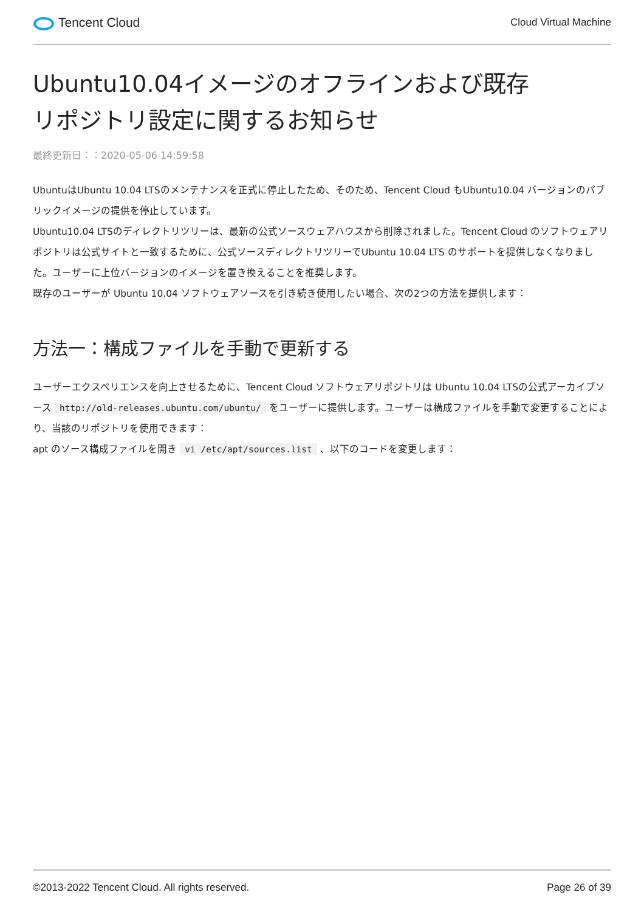Tencent Cloud
Cloud Virtual Machine
Ubuntu10.04イメージのオフラインおよび既存リポジトリ設定に関するお知らせ
最終更新日：：2020-05-06 14:59:58
UbuntuはUbuntu 10.04 LTSのメンテナンスを正式に停止したため、そのため、Tencent Cloud もUbuntu10.04 バージョンのパブリックイメージの提供を停止しています。
Ubuntu10.04 LTSのディレクトリツリーは、最新の公式ソースウェアハウスから削除されました。Tencent Cloud のソフトウェアリポジトリは公式サイトと一致するために、公式ソースディレクトリツリーでUbuntu 10.04 LTS のサポートを提供しなくなりました。ユーザーに上位バージョンのイメージを置き換えることを推奨します。
既存のユーザーが Ubuntu 10.04 ソフトウェアソースを引き続き使用したい場合、次の2つの方法を提供します：
方法一：構成ファイルを手動で更新する
ユーザーエクスペリエンスを向上させるために、Tencent Cloud ソフトウェアリポジトリは Ubuntu 10.04 LTSの公式アーカイブソース http://old-releases.ubuntu.com/ubuntu/ をユーザーに提供します。ユーザーは構成ファイルを手動で変更することにより、当該のリポジトリを使用できます：
apt のソース構成ファイルを開き vi /etc/apt/sources.list 、以下のコードを変更します：
©2013-2022 Tencent Cloud. All rights reserved. Page 26 of 39